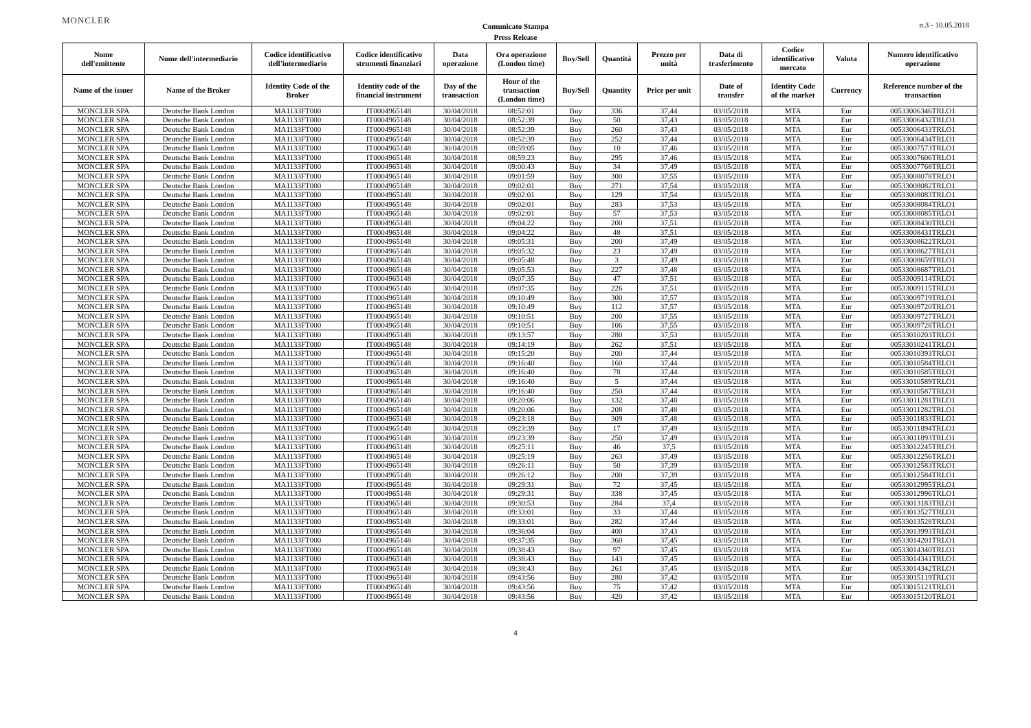MONCLER
Comunicato Stampa
Press Release
n.3 - 10.05.2018
| Nome dell'emittente | Nome dell'intermediario | Codice identificativo dell'intermediario | Codice identificativo strumenti finanziari | Data operazione | Ora operazione (London time) | Buy/Sell | Quantità | Prezzo per unità | Data di trasferimento | Codice identificativo mercato | Valuta | Numero identificativo operazione |
| --- | --- | --- | --- | --- | --- | --- | --- | --- | --- | --- | --- | --- |
| Name of the issuer | Name of the Broker | Identity Code of the Broker | Identity code of the financial instrument | Day of the transaction | Hour of the transaction (London time) | Buy/Sell | Quantity | Price per unit | Date of transfer | Identity Code of the market | Currency | Reference number of the transaction |
| MONCLER SPA | Deutsche Bank London | MA1133FT000 | IT0004965148 | 30/04/2018 | 08:52:01 | Buy | 336 | 37,44 | 03/05/2018 | MTA | Eur | 00533006346TRLO1 |
| MONCLER SPA | Deutsche Bank London | MA1133FT000 | IT0004965148 | 30/04/2018 | 08:52:39 | Buy | 50 | 37,43 | 03/05/2018 | MTA | Eur | 00533006432TRLO1 |
| MONCLER SPA | Deutsche Bank London | MA1133FT000 | IT0004965148 | 30/04/2018 | 08:52:39 | Buy | 260 | 37,43 | 03/05/2018 | MTA | Eur | 00533006433TRLO1 |
| MONCLER SPA | Deutsche Bank London | MA1133FT000 | IT0004965148 | 30/04/2018 | 08:52:39 | Buy | 252 | 37,44 | 03/05/2018 | MTA | Eur | 00533006434TRLO1 |
| MONCLER SPA | Deutsche Bank London | MA1133FT000 | IT0004965148 | 30/04/2018 | 08:59:05 | Buy | 10 | 37,46 | 03/05/2018 | MTA | Eur | 00533007573TRLO1 |
| MONCLER SPA | Deutsche Bank London | MA1133FT000 | IT0004965148 | 30/04/2018 | 08:59:23 | Buy | 295 | 37,46 | 03/05/2018 | MTA | Eur | 00533007606TRLO1 |
| MONCLER SPA | Deutsche Bank London | MA1133FT000 | IT0004965148 | 30/04/2018 | 09:00:43 | Buy | 34 | 37,49 | 03/05/2018 | MTA | Eur | 00533007768TRLO1 |
| MONCLER SPA | Deutsche Bank London | MA1133FT000 | IT0004965148 | 30/04/2018 | 09:01:59 | Buy | 300 | 37,55 | 03/05/2018 | MTA | Eur | 00533008078TRLO1 |
| MONCLER SPA | Deutsche Bank London | MA1133FT000 | IT0004965148 | 30/04/2018 | 09:02:01 | Buy | 271 | 37,54 | 03/05/2018 | MTA | Eur | 00533008082TRLO1 |
| MONCLER SPA | Deutsche Bank London | MA1133FT000 | IT0004965148 | 30/04/2018 | 09:02:01 | Buy | 129 | 37,54 | 03/05/2018 | MTA | Eur | 00533008083TRLO1 |
| MONCLER SPA | Deutsche Bank London | MA1133FT000 | IT0004965148 | 30/04/2018 | 09:02:01 | Buy | 283 | 37,53 | 03/05/2018 | MTA | Eur | 00533008084TRLO1 |
| MONCLER SPA | Deutsche Bank London | MA1133FT000 | IT0004965148 | 30/04/2018 | 09:02:01 | Buy | 57 | 37,53 | 03/05/2018 | MTA | Eur | 00533008085TRLO1 |
| MONCLER SPA | Deutsche Bank London | MA1133FT000 | IT0004965148 | 30/04/2018 | 09:04:22 | Buy | 200 | 37,51 | 03/05/2018 | MTA | Eur | 00533008430TRLO1 |
| MONCLER SPA | Deutsche Bank London | MA1133FT000 | IT0004965148 | 30/04/2018 | 09:04:22 | Buy | 48 | 37,51 | 03/05/2018 | MTA | Eur | 00533008431TRLO1 |
| MONCLER SPA | Deutsche Bank London | MA1133FT000 | IT0004965148 | 30/04/2018 | 09:05:31 | Buy | 200 | 37,49 | 03/05/2018 | MTA | Eur | 00533008622TRLO1 |
| MONCLER SPA | Deutsche Bank London | MA1133FT000 | IT0004965148 | 30/04/2018 | 09:05:32 | Buy | 23 | 37,49 | 03/05/2018 | MTA | Eur | 00533008627TRLO1 |
| MONCLER SPA | Deutsche Bank London | MA1133FT000 | IT0004965148 | 30/04/2018 | 09:05:48 | Buy | 3 | 37,49 | 03/05/2018 | MTA | Eur | 00533008659TRLO1 |
| MONCLER SPA | Deutsche Bank London | MA1133FT000 | IT0004965148 | 30/04/2018 | 09:05:53 | Buy | 227 | 37,48 | 03/05/2018 | MTA | Eur | 00533008687TRLO1 |
| MONCLER SPA | Deutsche Bank London | MA1133FT000 | IT0004965148 | 30/04/2018 | 09:07:35 | Buy | 47 | 37,51 | 03/05/2018 | MTA | Eur | 00533009114TRLO1 |
| MONCLER SPA | Deutsche Bank London | MA1133FT000 | IT0004965148 | 30/04/2018 | 09:07:35 | Buy | 226 | 37,51 | 03/05/2018 | MTA | Eur | 00533009115TRLO1 |
| MONCLER SPA | Deutsche Bank London | MA1133FT000 | IT0004965148 | 30/04/2018 | 09:10:49 | Buy | 300 | 37,57 | 03/05/2018 | MTA | Eur | 00533009719TRLO1 |
| MONCLER SPA | Deutsche Bank London | MA1133FT000 | IT0004965148 | 30/04/2018 | 09:10:49 | Buy | 112 | 37,57 | 03/05/2018 | MTA | Eur | 00533009720TRLO1 |
| MONCLER SPA | Deutsche Bank London | MA1133FT000 | IT0004965148 | 30/04/2018 | 09:10:51 | Buy | 200 | 37,55 | 03/05/2018 | MTA | Eur | 00533009727TRLO1 |
| MONCLER SPA | Deutsche Bank London | MA1133FT000 | IT0004965148 | 30/04/2018 | 09:10:51 | Buy | 106 | 37,55 | 03/05/2018 | MTA | Eur | 00533009728TRLO1 |
| MONCLER SPA | Deutsche Bank London | MA1133FT000 | IT0004965148 | 30/04/2018 | 09:13:57 | Buy | 280 | 37,53 | 03/05/2018 | MTA | Eur | 00533010203TRLO1 |
| MONCLER SPA | Deutsche Bank London | MA1133FT000 | IT0004965148 | 30/04/2018 | 09:14:19 | Buy | 262 | 37,51 | 03/05/2018 | MTA | Eur | 00533010241TRLO1 |
| MONCLER SPA | Deutsche Bank London | MA1133FT000 | IT0004965148 | 30/04/2018 | 09:15:20 | Buy | 200 | 37,44 | 03/05/2018 | MTA | Eur | 00533010393TRLO1 |
| MONCLER SPA | Deutsche Bank London | MA1133FT000 | IT0004965148 | 30/04/2018 | 09:16:40 | Buy | 160 | 37,44 | 03/05/2018 | MTA | Eur | 00533010584TRLO1 |
| MONCLER SPA | Deutsche Bank London | MA1133FT000 | IT0004965148 | 30/04/2018 | 09:16:40 | Buy | 78 | 37,44 | 03/05/2018 | MTA | Eur | 00533010585TRLO1 |
| MONCLER SPA | Deutsche Bank London | MA1133FT000 | IT0004965148 | 30/04/2018 | 09:16:40 | Buy | 5 | 37,44 | 03/05/2018 | MTA | Eur | 00533010589TRLO1 |
| MONCLER SPA | Deutsche Bank London | MA1133FT000 | IT0004965148 | 30/04/2018 | 09:16:40 | Buy | 250 | 37,44 | 03/05/2018 | MTA | Eur | 00533010587TRLO1 |
| MONCLER SPA | Deutsche Bank London | MA1133FT000 | IT0004965148 | 30/04/2018 | 09:20:06 | Buy | 132 | 37,48 | 03/05/2018 | MTA | Eur | 00533011281TRLO1 |
| MONCLER SPA | Deutsche Bank London | MA1133FT000 | IT0004965148 | 30/04/2018 | 09:20:06 | Buy | 208 | 37,48 | 03/05/2018 | MTA | Eur | 00533011282TRLO1 |
| MONCLER SPA | Deutsche Bank London | MA1133FT000 | IT0004965148 | 30/04/2018 | 09:23:18 | Buy | 309 | 37,48 | 03/05/2018 | MTA | Eur | 00533011833TRLO1 |
| MONCLER SPA | Deutsche Bank London | MA1133FT000 | IT0004965148 | 30/04/2018 | 09:23:39 | Buy | 17 | 37,49 | 03/05/2018 | MTA | Eur | 00533011894TRLO1 |
| MONCLER SPA | Deutsche Bank London | MA1133FT000 | IT0004965148 | 30/04/2018 | 09:23:39 | Buy | 250 | 37,49 | 03/05/2018 | MTA | Eur | 00533011893TRLO1 |
| MONCLER SPA | Deutsche Bank London | MA1133FT000 | IT0004965148 | 30/04/2018 | 09:25:11 | Buy | 46 | 37,5 | 03/05/2018 | MTA | Eur | 00533012245TRLO1 |
| MONCLER SPA | Deutsche Bank London | MA1133FT000 | IT0004965148 | 30/04/2018 | 09:25:19 | Buy | 263 | 37,49 | 03/05/2018 | MTA | Eur | 00533012256TRLO1 |
| MONCLER SPA | Deutsche Bank London | MA1133FT000 | IT0004965148 | 30/04/2018 | 09:26:11 | Buy | 50 | 37,39 | 03/05/2018 | MTA | Eur | 00533012583TRLO1 |
| MONCLER SPA | Deutsche Bank London | MA1133FT000 | IT0004965148 | 30/04/2018 | 09:26:12 | Buy | 200 | 37,39 | 03/05/2018 | MTA | Eur | 00533012584TRLO1 |
| MONCLER SPA | Deutsche Bank London | MA1133FT000 | IT0004965148 | 30/04/2018 | 09:29:31 | Buy | 72 | 37,45 | 03/05/2018 | MTA | Eur | 00533012995TRLO1 |
| MONCLER SPA | Deutsche Bank London | MA1133FT000 | IT0004965148 | 30/04/2018 | 09:29:31 | Buy | 338 | 37,45 | 03/05/2018 | MTA | Eur | 00533012996TRLO1 |
| MONCLER SPA | Deutsche Bank London | MA1133FT000 | IT0004965148 | 30/04/2018 | 09:30:53 | Buy | 284 | 37,4 | 03/05/2018 | MTA | Eur | 00533013183TRLO1 |
| MONCLER SPA | Deutsche Bank London | MA1133FT000 | IT0004965148 | 30/04/2018 | 09:33:01 | Buy | 33 | 37,44 | 03/05/2018 | MTA | Eur | 00533013527TRLO1 |
| MONCLER SPA | Deutsche Bank London | MA1133FT000 | IT0004965148 | 30/04/2018 | 09:33:01 | Buy | 282 | 37,44 | 03/05/2018 | MTA | Eur | 00533013528TRLO1 |
| MONCLER SPA | Deutsche Bank London | MA1133FT000 | IT0004965148 | 30/04/2018 | 09:36:04 | Buy | 400 | 37,43 | 03/05/2018 | MTA | Eur | 00533013993TRLO1 |
| MONCLER SPA | Deutsche Bank London | MA1133FT000 | IT0004965148 | 30/04/2018 | 09:37:35 | Buy | 360 | 37,45 | 03/05/2018 | MTA | Eur | 00533014201TRLO1 |
| MONCLER SPA | Deutsche Bank London | MA1133FT000 | IT0004965148 | 30/04/2018 | 09:38:43 | Buy | 97 | 37,45 | 03/05/2018 | MTA | Eur | 00533014340TRLO1 |
| MONCLER SPA | Deutsche Bank London | MA1133FT000 | IT0004965148 | 30/04/2018 | 09:38:43 | Buy | 143 | 37,45 | 03/05/2018 | MTA | Eur | 00533014341TRLO1 |
| MONCLER SPA | Deutsche Bank London | MA1133FT000 | IT0004965148 | 30/04/2018 | 09:38:43 | Buy | 261 | 37,45 | 03/05/2018 | MTA | Eur | 00533014342TRLO1 |
| MONCLER SPA | Deutsche Bank London | MA1133FT000 | IT0004965148 | 30/04/2018 | 09:43:56 | Buy | 280 | 37,42 | 03/05/2018 | MTA | Eur | 00533015119TRLO1 |
| MONCLER SPA | Deutsche Bank London | MA1133FT000 | IT0004965148 | 30/04/2018 | 09:43:56 | Buy | 75 | 37,42 | 03/05/2018 | MTA | Eur | 00533015121TRLO1 |
| MONCLER SPA | Deutsche Bank London | MA1133FT000 | IT0004965148 | 30/04/2018 | 09:43:56 | Buy | 420 | 37,42 | 03/05/2018 | MTA | Eur | 00533015120TRLO1 |
4